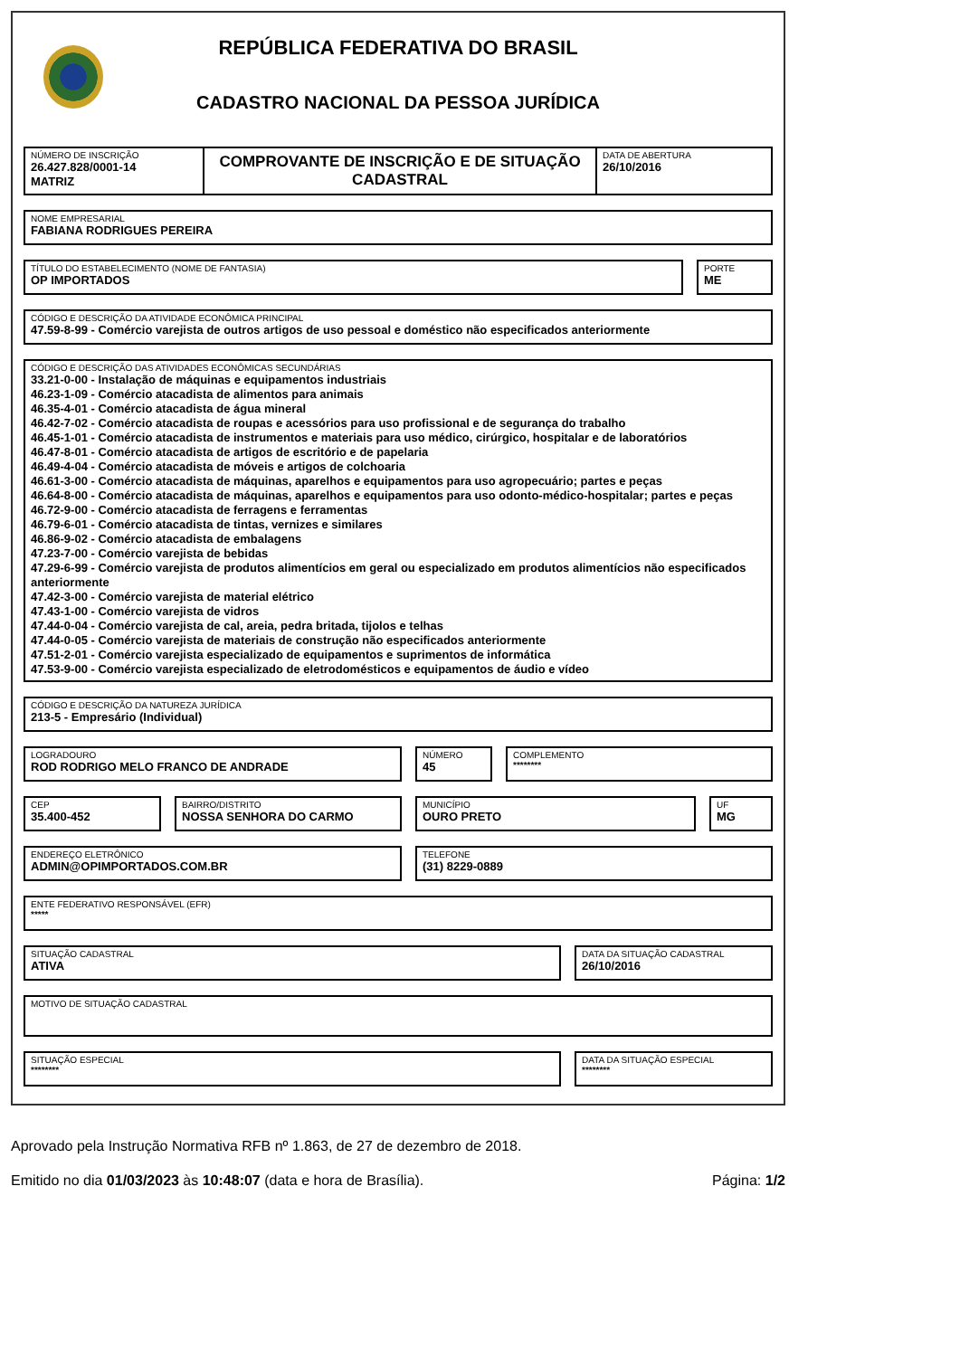REPÚBLICA FEDERATIVA DO BRASIL
CADASTRO NACIONAL DA PESSOA JURÍDICA
NÚMERO DE INSCRIÇÃO
26.427.828/0001-14
MATRIZ
COMPROVANTE DE INSCRIÇÃO E DE SITUAÇÃO CADASTRAL
DATA DE ABERTURA
26/10/2016
NOME EMPRESARIAL
FABIANA RODRIGUES PEREIRA
TÍTULO DO ESTABELECIMENTO (NOME DE FANTASIA)
OP IMPORTADOS
PORTE
ME
CÓDIGO E DESCRIÇÃO DA ATIVIDADE ECONÔMICA PRINCIPAL
47.59-8-99 - Comércio varejista de outros artigos de uso pessoal e doméstico não especificados anteriormente
CÓDIGO E DESCRIÇÃO DAS ATIVIDADES ECONÔMICAS SECUNDÁRIAS
33.21-0-00 - Instalação de máquinas e equipamentos industriais
46.23-1-09 - Comércio atacadista de alimentos para animais
46.35-4-01 - Comércio atacadista de água mineral
46.42-7-02 - Comércio atacadista de roupas e acessórios para uso profissional e de segurança do trabalho
46.45-1-01 - Comércio atacadista de instrumentos e materiais para uso médico, cirúrgico, hospitalar e de laboratórios
46.47-8-01 - Comércio atacadista de artigos de escritório e de papelaria
46.49-4-04 - Comércio atacadista de móveis e artigos de colchoaria
46.61-3-00 - Comércio atacadista de máquinas, aparelhos e equipamentos para uso agropecuário; partes e peças
46.64-8-00 - Comércio atacadista de máquinas, aparelhos e equipamentos para uso odonto-médico-hospitalar; partes e peças
46.72-9-00 - Comércio atacadista de ferragens e ferramentas
46.79-6-01 - Comércio atacadista de tintas, vernizes e similares
46.86-9-02 - Comércio atacadista de embalagens
47.23-7-00 - Comércio varejista de bebidas
47.29-6-99 - Comércio varejista de produtos alimentícios em geral ou especializado em produtos alimentícios não especificados anteriormente
47.42-3-00 - Comércio varejista de material elétrico
47.43-1-00 - Comércio varejista de vidros
47.44-0-04 - Comércio varejista de cal, areia, pedra britada, tijolos e telhas
47.44-0-05 - Comércio varejista de materiais de construção não especificados anteriormente
47.51-2-01 - Comércio varejista especializado de equipamentos e suprimentos de informática
47.53-9-00 - Comércio varejista especializado de eletrodomésticos e equipamentos de áudio e vídeo
CÓDIGO E DESCRIÇÃO DA NATUREZA JURÍDICA
213-5 - Empresário (Individual)
LOGRADOURO
ROD RODRIGO MELO FRANCO DE ANDRADE
NÚMERO
45
COMPLEMENTO
********
CEP
35.400-452
BAIRRO/DISTRITO
NOSSA SENHORA DO CARMO
MUNICÍPIO
OURO PRETO
UF
MG
ENDEREÇO ELETRÔNICO
ADMIN@OPIMPORTADOS.COM.BR
TELEFONE
(31) 8229-0889
ENTE FEDERATIVO RESPONSÁVEL (EFR)
*****
SITUAÇÃO CADASTRAL
ATIVA
DATA DA SITUAÇÃO CADASTRAL
26/10/2016
MOTIVO DE SITUAÇÃO CADASTRAL
SITUAÇÃO ESPECIAL
********
DATA DA SITUAÇÃO ESPECIAL
********
Aprovado pela Instrução Normativa RFB nº 1.863, de 27 de dezembro de 2018.
Emitido no dia 01/03/2023 às 10:48:07 (data e hora de Brasília). Página: 1/2